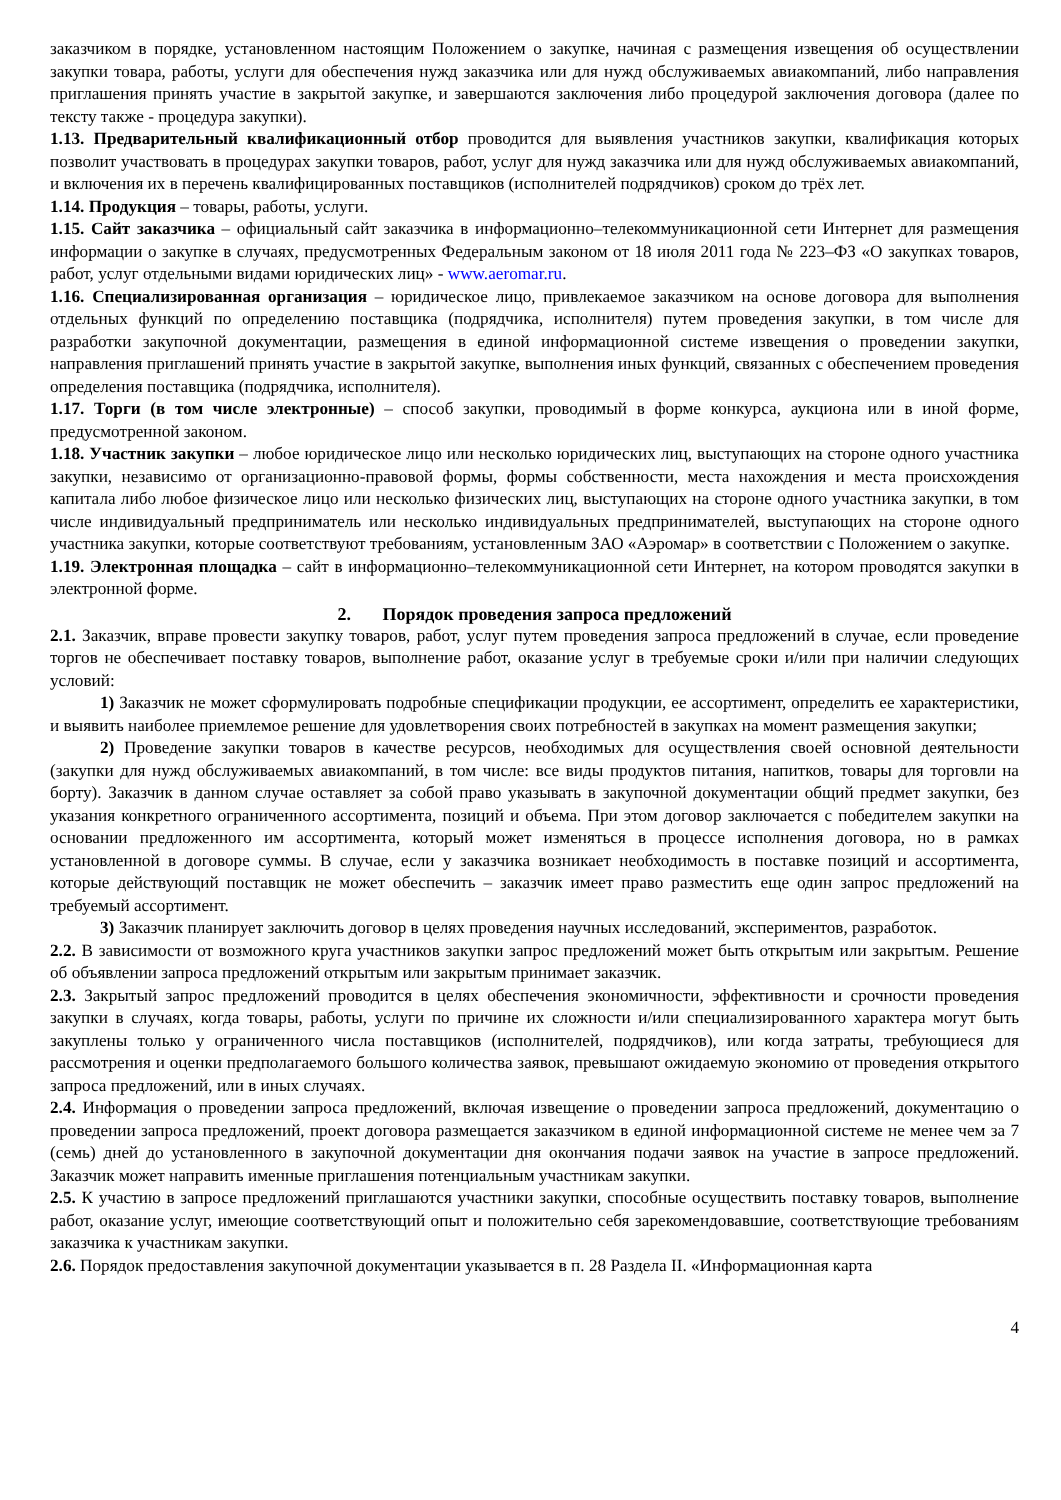заказчиком в порядке, установленном настоящим Положением о закупке, начиная с размещения извещения об осуществлении закупки товара, работы, услуги для обеспечения нужд заказчика или для нужд обслуживаемых авиакомпаний, либо направления приглашения принять участие в закрытой закупке, и завершаются заключения либо процедурой заключения договора (далее по тексту также - процедура закупки).
1.13. Предварительный квалификационный отбор проводится для выявления участников закупки, квалификация которых позволит участвовать в процедурах закупки товаров, работ, услуг для нужд заказчика или для нужд обслуживаемых авиакомпаний, и включения их в перечень квалифицированных поставщиков (исполнителей подрядчиков) сроком до трёх лет.
1.14. Продукция – товары, работы, услуги.
1.15. Сайт заказчика – официальный сайт заказчика в информационно–телекоммуникационной сети Интернет для размещения информации о закупке в случаях, предусмотренных Федеральным законом от 18 июля 2011 года № 223–ФЗ «О закупках товаров, работ, услуг отдельными видами юридических лиц» - www.aeromar.ru.
1.16. Специализированная организация – юридическое лицо, привлекаемое заказчиком на основе договора для выполнения отдельных функций по определению поставщика (подрядчика, исполнителя) путем проведения закупки, в том числе для разработки закупочной документации, размещения в единой информационной системе извещения о проведении закупки, направления приглашений принять участие в закрытой закупке, выполнения иных функций, связанных с обеспечением проведения определения поставщика (подрядчика, исполнителя).
1.17. Торги (в том числе электронные) – способ закупки, проводимый в форме конкурса, аукциона или в иной форме, предусмотренной законом.
1.18. Участник закупки – любое юридическое лицо или несколько юридических лиц, выступающих на стороне одного участника закупки, независимо от организационно-правовой формы, формы собственности, места нахождения и места происхождения капитала либо любое физическое лицо или несколько физических лиц, выступающих на стороне одного участника закупки, в том числе индивидуальный предприниматель или несколько индивидуальных предпринимателей, выступающих на стороне одного участника закупки, которые соответствуют требованиям, установленным ЗАО «Аэромар» в соответствии с Положением о закупке.
1.19. Электронная площадка – сайт в информационно–телекоммуникационной сети Интернет, на котором проводятся закупки в электронной форме.
2. Порядок проведения запроса предложений
2.1. Заказчик, вправе провести закупку товаров, работ, услуг путем проведения запроса предложений в случае, если проведение торгов не обеспечивает поставку товаров, выполнение работ, оказание услуг в требуемые сроки и/или при наличии следующих условий:
1) Заказчик не может сформулировать подробные спецификации продукции, ее ассортимент, определить ее характеристики, и выявить наиболее приемлемое решение для удовлетворения своих потребностей в закупках на момент размещения закупки;
2) Проведение закупки товаров в качестве ресурсов, необходимых для осуществления своей основной деятельности (закупки для нужд обслуживаемых авиакомпаний, в том числе: все виды продуктов питания, напитков, товары для торговли на борту). Заказчик в данном случае оставляет за собой право указывать в закупочной документации общий предмет закупки, без указания конкретного ограниченного ассортимента, позиций и объема. При этом договор заключается с победителем закупки на основании предложенного им ассортимента, который может изменяться в процессе исполнения договора, но в рамках установленной в договоре суммы. В случае, если у заказчика возникает необходимость в поставке позиций и ассортимента, которые действующий поставщик не может обеспечить – заказчик имеет право разместить еще один запрос предложений на требуемый ассортимент.
3) Заказчик планирует заключить договор в целях проведения научных исследований, экспериментов, разработок.
2.2. В зависимости от возможного круга участников закупки запрос предложений может быть открытым или закрытым. Решение об объявлении запроса предложений открытым или закрытым принимает заказчик.
2.3. Закрытый запрос предложений проводится в целях обеспечения экономичности, эффективности и срочности проведения закупки в случаях, когда товары, работы, услуги по причине их сложности и/или специализированного характера могут быть закуплены только у ограниченного числа поставщиков (исполнителей, подрядчиков), или когда затраты, требующиеся для рассмотрения и оценки предполагаемого большого количества заявок, превышают ожидаемую экономию от проведения открытого запроса предложений, или в иных случаях.
2.4. Информация о проведении запроса предложений, включая извещение о проведении запроса предложений, документацию о проведении запроса предложений, проект договора размещается заказчиком в единой информационной системе не менее чем за 7 (семь) дней до установленного в закупочной документации дня окончания подачи заявок на участие в запросе предложений. Заказчик может направить именные приглашения потенциальным участникам закупки.
2.5. К участию в запросе предложений приглашаются участники закупки, способные осуществить поставку товаров, выполнение работ, оказание услуг, имеющие соответствующий опыт и положительно себя зарекомендовавшие, соответствующие требованиям заказчика к участникам закупки.
2.6. Порядок предоставления закупочной документации указывается в п. 28 Раздела II. «Информационная карта
4